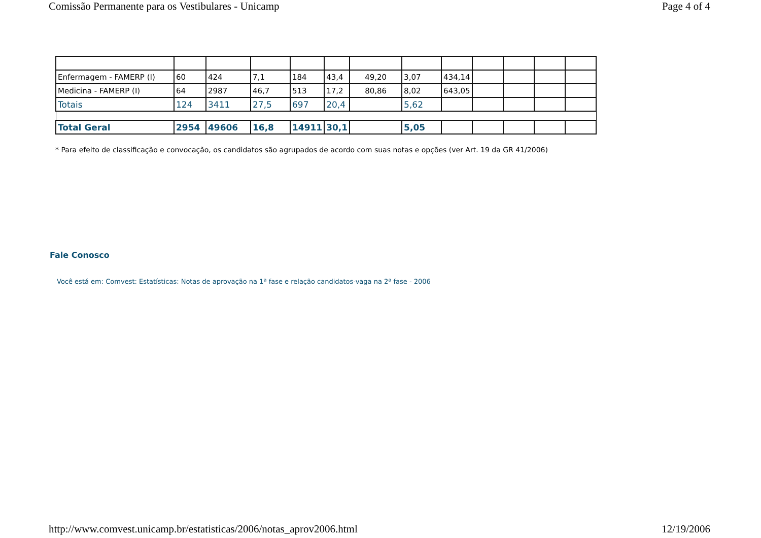Comissão Permanente para os Vestibulares - Unicamp Page 4 of 4
| Enfermagem - FAMERP (I) | 60 | 424 | 7,1 | 184 | 43,4 | 49,20 | 3,07 | 434,14 | | | | |
| Medicina - FAMERP (I) | 64 | 2987 | 46,7 | 513 | 17,2 | 80,86 | 8,02 | 643,05 | | | | |
| Totais | 124 | 3411 | 27,5 | 697 | 20,4 | | 5,62 | | | | | |
| Total Geral | 2954 | 49606 | 16,8 | 14911 | 30,1 | | 5,05 | | | | | |
* Para efeito de classificação e convocação, os candidatos são agrupados de acordo com suas notas e opções (ver Art. 19 da GR 41/2006)
Fale Conosco
Você está em: Comvest: Estatísticas: Notas de aprovação na 1ª fase e relação candidatos-vaga na 2ª fase - 2006
http://www.comvest.unicamp.br/estatisticas/2006/notas_aprov2006.html 12/19/2006